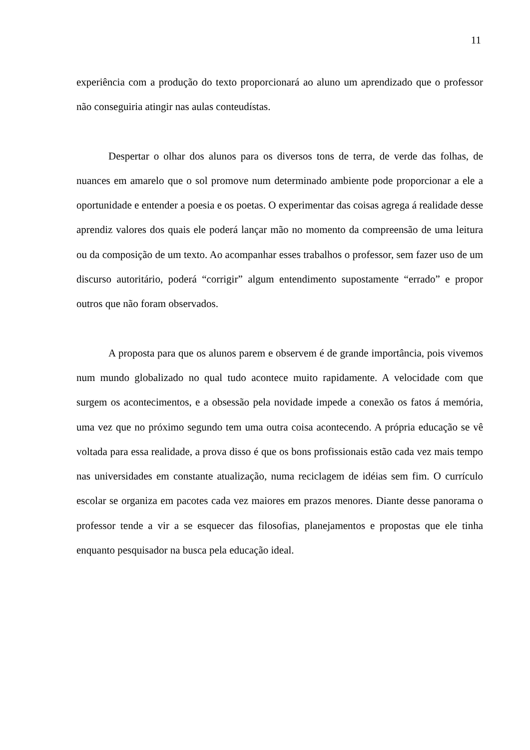11
experiência com a produção do texto proporcionará ao aluno um aprendizado que o professor não conseguiria atingir nas aulas conteudístas.
Despertar o olhar dos alunos para os diversos tons de terra, de verde das folhas, de nuances em amarelo que o sol promove num determinado ambiente pode proporcionar a ele a oportunidade e entender a poesia e os poetas. O experimentar das coisas agrega á realidade desse aprendiz valores dos quais ele poderá lançar mão no momento da compreensão de uma leitura ou da composição de um texto. Ao acompanhar esses trabalhos o professor, sem fazer uso de um discurso autoritário, poderá “corrigir” algum entendimento supostamente “errado” e propor outros que não foram observados.
A proposta para que os alunos parem e observem é de grande importância, pois vivemos num mundo globalizado no qual tudo acontece muito rapidamente. A velocidade com que surgem os acontecimentos, e a obsessão pela novidade impede a conexão os fatos á memória, uma vez que no próximo segundo tem uma outra coisa acontecendo. A própria educação se vê voltada para essa realidade, a prova disso é que os bons profissionais estão cada vez mais tempo nas universidades em constante atualização, numa reciclagem de idéias sem fim. O currículo escolar se organiza em pacotes cada vez maiores em prazos menores. Diante desse panorama o professor tende a vir a se esquecer das filosofias, planejamentos e propostas que ele tinha enquanto pesquisador na busca pela educação ideal.